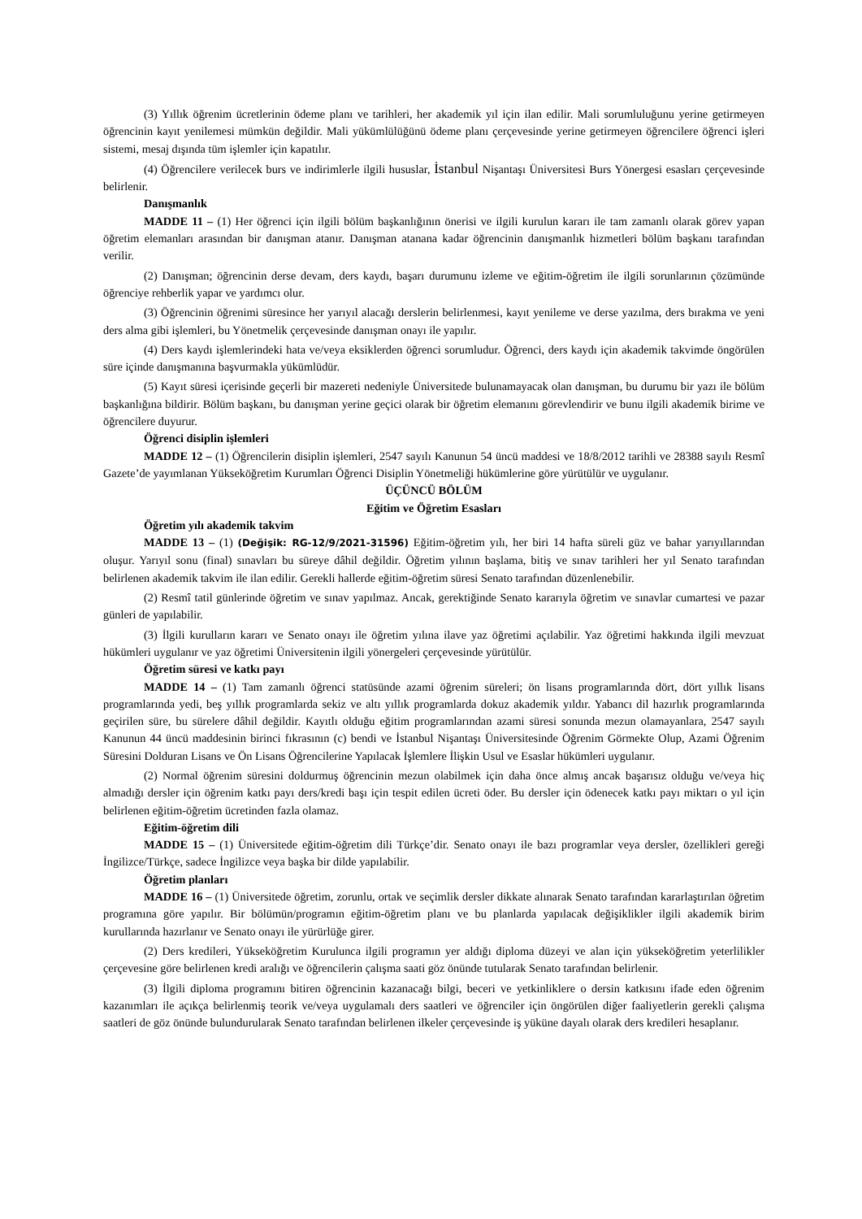(3) Yıllık öğrenim ücretlerinin ödeme planı ve tarihleri, her akademik yıl için ilan edilir. Mali sorumluluğunu yerine getirmeyen öğrencinin kayıt yenilemesi mümkün değildir. Mali yükümlülüğünü ödeme planı çerçevesinde yerine getirmeyen öğrencilere öğrenci işleri sistemi, mesaj dışında tüm işlemler için kapatılır.
(4) Öğrencilere verilecek burs ve indirimlerle ilgili hususlar, İstanbul Nişantaşı Üniversitesi Burs Yönergesi esasları çerçevesinde belirlenir.
Danışmanlık
MADDE 11 – (1) Her öğrenci için ilgili bölüm başkanlığının önerisi ve ilgili kurulun kararı ile tam zamanlı olarak görev yapan öğretim elemanları arasından bir danışman atanır. Danışman atanana kadar öğrencinin danışmanlık hizmetleri bölüm başkanı tarafından verilir.
(2) Danışman; öğrencinin derse devam, ders kaydı, başarı durumunu izleme ve eğitim-öğretim ile ilgili sorunlarının çözümünde öğrenciye rehberlik yapar ve yardımcı olur.
(3) Öğrencinin öğrenimi süresince her yarıyıl alacağı derslerin belirlenmesi, kayıt yenileme ve derse yazılma, ders bırakma ve yeni ders alma gibi işlemleri, bu Yönetmelik çerçevesinde danışman onayı ile yapılır.
(4) Ders kaydı işlemlerindeki hata ve/veya eksiklerden öğrenci sorumludur. Öğrenci, ders kaydı için akademik takvimde öngörülen süre içinde danışmanına başvurmakla yükümlüdür.
(5) Kayıt süresi içerisinde geçerli bir mazereti nedeniyle Üniversitede bulunamayacak olan danışman, bu durumu bir yazı ile bölüm başkanlığına bildirir. Bölüm başkanı, bu danışman yerine geçici olarak bir öğretim elemanını görevlendirir ve bunu ilgili akademik birime ve öğrencilere duyurur.
Öğrenci disiplin işlemleri
MADDE 12 – (1) Öğrencilerin disiplin işlemleri, 2547 sayılı Kanunun 54 üncü maddesi ve 18/8/2012 tarihli ve 28388 sayılı Resmî Gazete’de yayımlanan Yükseköğretim Kurumları Öğrenci Disiplin Yönetmeliği hükümlerine göre yürütülür ve uygulanır.
ÜÇÜNCÜ BÖLÜM
Eğitim ve Öğretim Esasları
Öğretim yılı akademik takvim
MADDE 13 – (1) (Değişik: RG-12/9/2021-31596) Eğitim-öğretim yılı, her biri 14 hafta süreli güz ve bahar yarıyıllarından oluşur. Yarıyıl sonu (final) sınavları bu süreye dâhil değildir. Öğretim yılının başlama, bitiş ve sınav tarihleri her yıl Senato tarafından belirlenen akademik takvim ile ilan edilir. Gerekli hallerde eğitim-öğretim süresi Senato tarafından düzenlenebilir.
(2) Resmî tatil günlerinde öğretim ve sınav yapılmaz. Ancak, gerektiğinde Senato kararıyla öğretim ve sınavlar cumartesi ve pazar günleri de yapılabilir.
(3) İlgili kurulların kararı ve Senato onayı ile öğretim yılına ilave yaz öğretimi açılabilir. Yaz öğretimi hakkında ilgili mevzuat hükümleri uygulanır ve yaz öğretimi Üniversitenin ilgili yönergeleri çerçevesinde yürütülür.
Öğretim süresi ve katkı payı
MADDE 14 – (1) Tam zamanlı öğrenci statüsünde azami öğrenim süreleri; ön lisans programlarında dört, dört yıllık lisans programlarında yedi, beş yıllık programlarda sekiz ve altı yıllık programlarda dokuz akademik yıldır. Yabancı dil hazırlık programlarında geçirilen süre, bu sürelere dâhil değildir. Kayıtlı olduğu eğitim programlarından azami süresi sonunda mezun olamayanlara, 2547 sayılı Kanunun 44 üncü maddesinin birinci fıkrasının (c) bendi ve İstanbul Nişantaşı Üniversitesinde Öğrenim Görmekte Olup, Azami Öğrenim Süresini Dolduran Lisans ve Ön Lisans Öğrencilerine Yapılacak İşlemlere İlişkin Usul ve Esaslar hükümleri uygulanır.
(2) Normal öğrenim süresini doldurmuş öğrencinin mezun olabilmek için daha önce almış ancak başarısız olduğu ve/veya hiç almadığı dersler için öğrenim katkı payı ders/kredi başı için tespit edilen ücreti öder. Bu dersler için ödenecek katkı payı miktarı o yıl için belirlenen eğitim-öğretim ücretinden fazla olamaz.
Eğitim-öğretim dili
MADDE 15 – (1) Üniversitede eğitim-öğretim dili Türkçe’dir. Senato onayı ile bazı programlar veya dersler, özellikleri gereği İngilizce/Türkçe, sadece İngilizce veya başka bir dilde yapılabilir.
Öğretim planları
MADDE 16 – (1) Üniversitede öğretim, zorunlu, ortak ve seçimlik dersler dikkate alınarak Senato tarafından kararlaştırılan öğretim programına göre yapılır. Bir bölümün/programın eğitim-öğretim planı ve bu planlarda yapılacak değişiklikler ilgili akademik birim kurullarında hazırlanır ve Senato onayı ile yürürlüğe girer.
(2) Ders kredileri, Yükseköğretim Kurulunca ilgili programın yer aldığı diploma düzeyi ve alan için yükseköğretim yeterlilikler çerçevesine göre belirlenen kredi aralığı ve öğrencilerin çalışma saati göz önünde tutularak Senato tarafından belirlenir.
(3) İlgili diploma programını bitiren öğrencinin kazanacağı bilgi, beceri ve yetkinliklere o dersin katkısını ifade eden öğrenim kazanımları ile açıkça belirlenmiş teorik ve/veya uygulamalı ders saatleri ve öğrenciler için öngörülen diğer faaliyetlerin gerekli çalışma saatleri de göz önünde bulundurularak Senato tarafından belirlenen ilkeler çerçevesinde iş yüküne dayalı olarak ders kredileri hesaplanır.